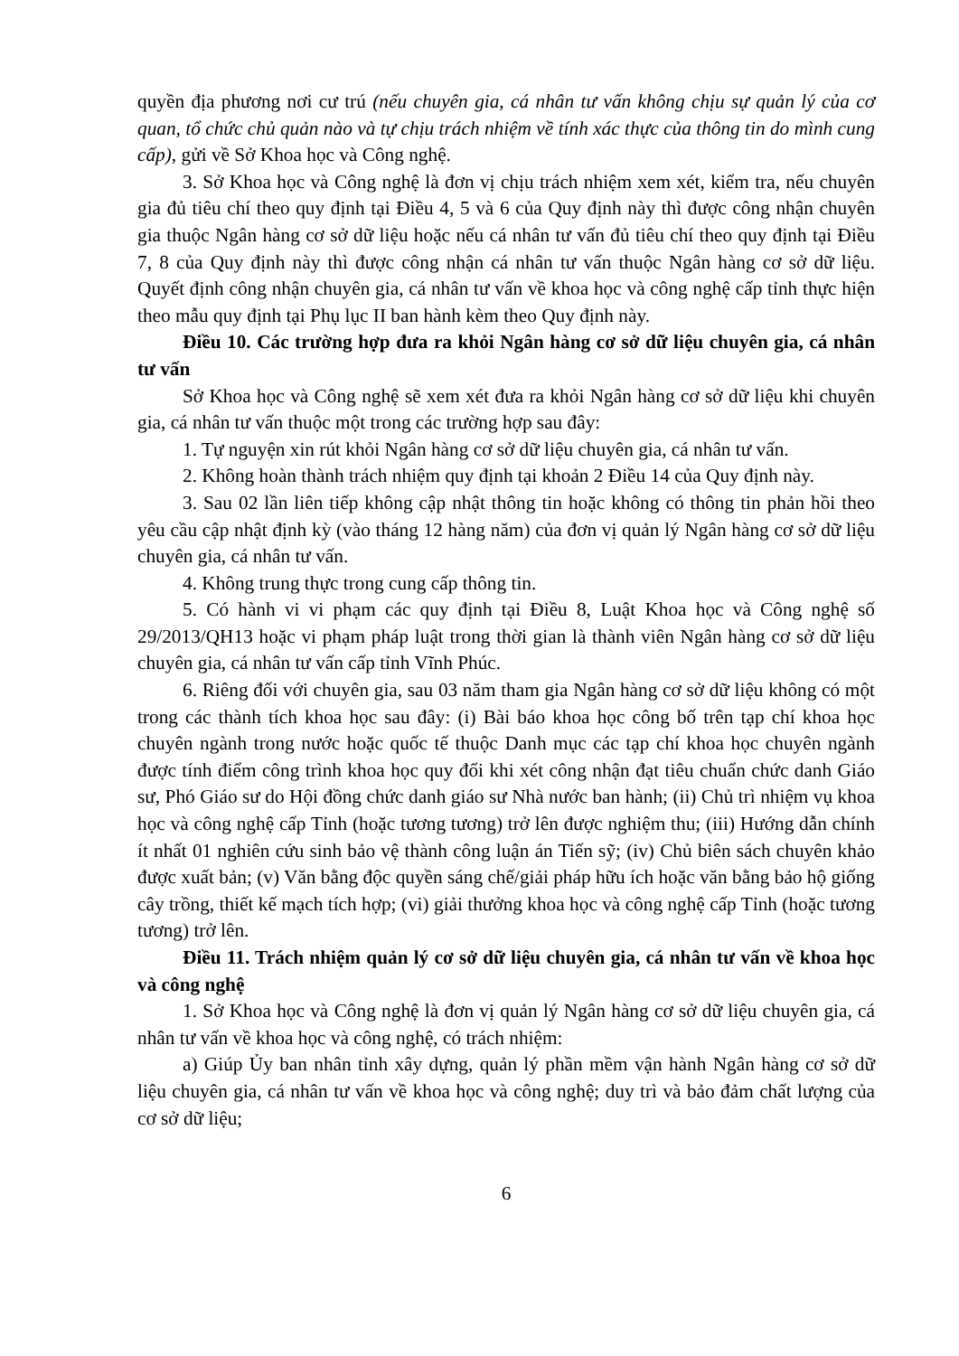quyền địa phương nơi cư trú (nếu chuyên gia, cá nhân tư vấn không chịu sự quản lý của cơ quan, tổ chức chủ quản nào và tự chịu trách nhiệm về tính xác thực của thông tin do mình cung cấp), gửi về Sở Khoa học và Công nghệ.
3. Sở Khoa học và Công nghệ là đơn vị chịu trách nhiệm xem xét, kiểm tra, nếu chuyên gia đủ tiêu chí theo quy định tại Điều 4, 5 và 6 của Quy định này thì được công nhận chuyên gia thuộc Ngân hàng cơ sở dữ liệu hoặc nếu cá nhân tư vấn đủ tiêu chí theo quy định tại Điều 7, 8 của Quy định này thì được công nhận cá nhân tư vấn thuộc Ngân hàng cơ sở dữ liệu. Quyết định công nhận chuyên gia, cá nhân tư vấn về khoa học và công nghệ cấp tỉnh thực hiện theo mẫu quy định tại Phụ lục II ban hành kèm theo Quy định này.
Điều 10. Các trường hợp đưa ra khỏi Ngân hàng cơ sở dữ liệu chuyên gia, cá nhân tư vấn
Sở Khoa học và Công nghệ sẽ xem xét đưa ra khỏi Ngân hàng cơ sở dữ liệu khi chuyên gia, cá nhân tư vấn thuộc một trong các trường hợp sau đây:
1. Tự nguyện xin rút khỏi Ngân hàng cơ sở dữ liệu chuyên gia, cá nhân tư vấn.
2. Không hoàn thành trách nhiệm quy định tại khoản 2 Điều 14 của Quy định này.
3. Sau 02 lần liên tiếp không cập nhật thông tin hoặc không có thông tin phản hồi theo yêu cầu cập nhật định kỳ (vào tháng 12 hàng năm) của đơn vị quản lý Ngân hàng cơ sở dữ liệu chuyên gia, cá nhân tư vấn.
4. Không trung thực trong cung cấp thông tin.
5. Có hành vi vi phạm các quy định tại Điều 8, Luật Khoa học và Công nghệ số 29/2013/QH13 hoặc vi phạm pháp luật trong thời gian là thành viên Ngân hàng cơ sở dữ liệu chuyên gia, cá nhân tư vấn cấp tỉnh Vĩnh Phúc.
6. Riêng đối với chuyên gia, sau 03 năm tham gia Ngân hàng cơ sở dữ liệu không có một trong các thành tích khoa học sau đây: (i) Bài báo khoa học công bố trên tạp chí khoa học chuyên ngành trong nước hoặc quốc tế thuộc Danh mục các tạp chí khoa học chuyên ngành được tính điểm công trình khoa học quy đổi khi xét công nhận đạt tiêu chuẩn chức danh Giáo sư, Phó Giáo sư do Hội đồng chức danh giáo sư Nhà nước ban hành; (ii) Chủ trì nhiệm vụ khoa học và công nghệ cấp Tỉnh (hoặc tương tương) trở lên được nghiệm thu; (iii) Hướng dẫn chính ít nhất 01 nghiên cứu sinh bảo vệ thành công luận án Tiến sỹ; (iv) Chủ biên sách chuyên khảo được xuất bản; (v) Văn bằng độc quyền sáng chế/giải pháp hữu ích hoặc văn bằng bảo hộ giống cây trồng, thiết kế mạch tích hợp; (vi) giải thưởng khoa học và công nghệ cấp Tỉnh (hoặc tương tương) trở lên.
Điều 11. Trách nhiệm quản lý cơ sở dữ liệu chuyên gia, cá nhân tư vấn về khoa học và công nghệ
1. Sở Khoa học và Công nghệ là đơn vị quản lý Ngân hàng cơ sở dữ liệu chuyên gia, cá nhân tư vấn về khoa học và công nghệ, có trách nhiệm:
a) Giúp Ủy ban nhân tỉnh xây dựng, quản lý phần mềm vận hành Ngân hàng cơ sở dữ liệu chuyên gia, cá nhân tư vấn về khoa học và công nghệ; duy trì và bảo đảm chất lượng của cơ sở dữ liệu;
6